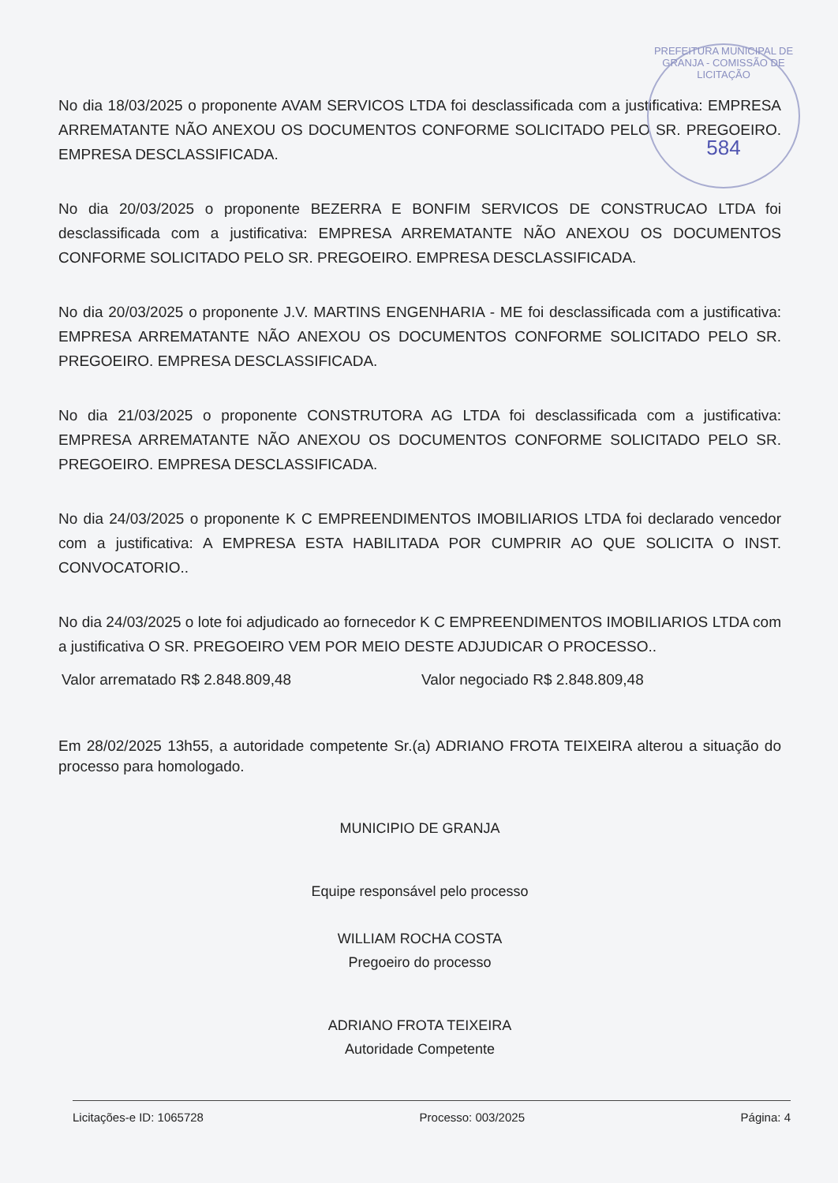PREFEITURA MUNICIPAL DE GRANJA - COMISSÃO DE LICITAÇÃO
584
No dia 18/03/2025 o proponente AVAM SERVICOS LTDA foi desclassificada com a justificativa: EMPRESA ARREMATANTE NÃO ANEXOU OS DOCUMENTOS CONFORME SOLICITADO PELO SR. PREGOEIRO. EMPRESA DESCLASSIFICADA.
No dia 20/03/2025 o proponente BEZERRA E BONFIM SERVICOS DE CONSTRUCAO LTDA foi desclassificada com a justificativa: EMPRESA ARREMATANTE NÃO ANEXOU OS DOCUMENTOS CONFORME SOLICITADO PELO SR. PREGOEIRO. EMPRESA DESCLASSIFICADA.
No dia 20/03/2025 o proponente J.V. MARTINS ENGENHARIA - ME foi desclassificada com a justificativa: EMPRESA ARREMATANTE NÃO ANEXOU OS DOCUMENTOS CONFORME SOLICITADO PELO SR. PREGOEIRO. EMPRESA DESCLASSIFICADA.
No dia 21/03/2025 o proponente CONSTRUTORA AG LTDA foi desclassificada com a justificativa: EMPRESA ARREMATANTE NÃO ANEXOU OS DOCUMENTOS CONFORME SOLICITADO PELO SR. PREGOEIRO. EMPRESA DESCLASSIFICADA.
No dia 24/03/2025 o proponente K C EMPREENDIMENTOS IMOBILIARIOS LTDA foi declarado vencedor com a justificativa: A EMPRESA ESTA HABILITADA POR CUMPRIR AO QUE SOLICITA O INST. CONVOCATORIO..
No dia 24/03/2025 o lote foi adjudicado ao fornecedor K C EMPREENDIMENTOS IMOBILIARIOS LTDA com a justificativa O SR. PREGOEIRO VEM POR MEIO DESTE ADJUDICAR O PROCESSO..
Valor arrematado R$ 2.848.809,48 Valor negociado R$ 2.848.809,48
Em 28/02/2025 13h55, a autoridade competente Sr.(a) ADRIANO FROTA TEIXEIRA alterou a situação do processo para homologado.
MUNICIPIO DE GRANJA
Equipe responsável pelo processo
WILLIAM ROCHA COSTA
Pregoeiro do processo
ADRIANO FROTA TEIXEIRA
Autoridade Competente
Licitações-e ID: 1065728 Processo: 003/2025 Página: 4